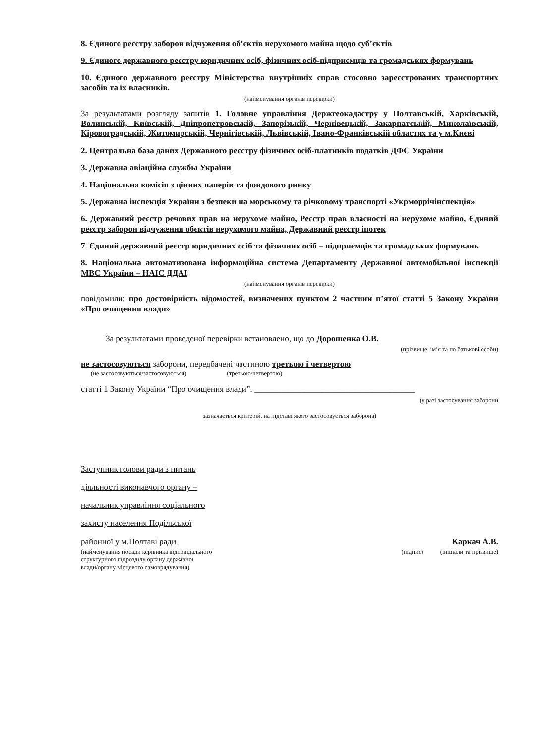8. Єдиного реєстру заборон відчуження об’єктів нерухомого майна щодо суб’єктів
9. Єдиного державного реєстру юридичних осіб, фізичних осіб-підприємців та громадських формувань
10. Єдиного державного реєстру Міністерства внутрішніх справ стосовно зареєстрованих транспортних засобів та їх власників.
(найменування органів перевірки)
За результатами розгляду запитів 1. Головне управління Держгеокадастру у Полтавській, Харківській, Волинській, Київській, Дніпропетровській, Запорізькій, Чернівецькій, Закарпатській, Миколаївській, Кіровоградській, Житомирській, Чернігівській, Львівській, Івано-Франківській областях та у м.Києві
2. Центральна база даних Державного реєстру фізичних осіб-платників податків ДФС України
3. Державна авіаційна службы України
4. Національна комісія з цінних паперів та фондового ринку
5. Державна інспекція України з безпеки на морському та річковому транспорті «Укрморрічінспекція»
6. Державний реєстр речових прав на нерухоме майно, Реєстр прав власності на нерухоме майно, Єдиний реєстр заборон відчуження обєктів нерухомого майна, Державний реєстр іпотек
7. Єдиний державний реєстр юридичних осіб та фізичних осіб – підприємців та громадських формувань
8. Національна автоматизована інформаційна система Департаменту Державної автомобільної інспекції МВС України – НАІС ДДАІ
(найменування органів перевірки)
повідомили: про достовірність відомостей, визначених пунктом 2 частини п’ятої статті 5 Закону України «Про очищення влади»
За результатами проведеної перевірки встановлено, що до Дорошенка О.В.
(прізвище, ім’я та по батькові особи)
не застосовуються заборони, передбачені частиною третьою і четвертою
(не застосовуються/застосовуються) (третьою/четвертою)
статті 1 Закону України “Про очищення влади”. ______________________________________
(у разі застосування заборони
зазначається критерій, на підставі якого застосовується заборона)
Заступник голови ради з питань
діяльності виконавчого органу –
начальник управління соціального
захисту населення Подільської
районної у м.Полтаві ради Каркач А.В.
(найменування посади керівника відповідального
структурного підрозділу органу державної
влади/органу місцевого самоврядування) (підпис) (ініціали та прізвище)